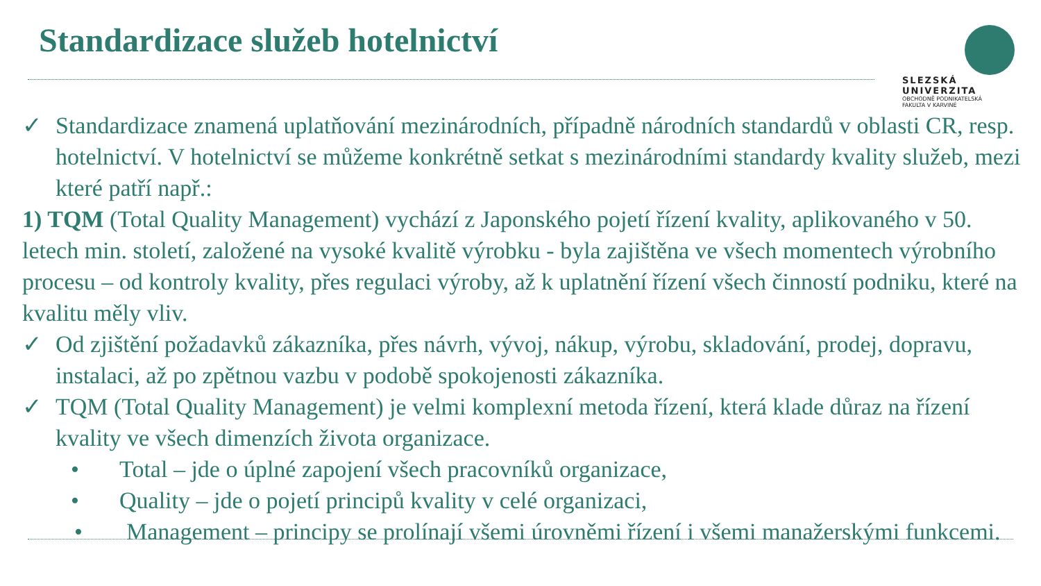Standardizace služeb hotelnictví
SLEZSKÁ
UNIVERZITA
OBCHODNĚ PODNIKATELSKÁ
FAKULTA V KARVINÉ
✓ Standardizace znamená uplatňování mezinárodních, případně národních standardů v oblasti CR, resp. hotelnictví. V hotelnictví se můžeme konkrétně setkat s mezinárodními standardy kvality služeb, mezi které patří např.:
1) TQM (Total Quality Management) vychází z Japonského pojetí řízení kvality, aplikovaného v 50. letech min. století, založené na vysoké kvalitě výrobku - byla zajištěna ve všech momentech výrobního procesu – od kontroly kvality, přes regulaci výroby, až k uplatnění řízení všech činností podniku, které na kvalitu měly vliv.
✓ Od zjištění požadavků zákazníka, přes návrh, vývoj, nákup, výrobu, skladování, prodej, dopravu, instalaci, až po zpětnou vazbu v podobě spokojenosti zákazníka.
✓ TQM (Total Quality Management) je velmi komplexní metoda řízení, která klade důraz na řízení kvality ve všech dimenzích života organizace.
• Total – jde o úplné zapojení všech pracovníků organizace,
• Quality – jde o pojetí principů kvality v celé organizaci,
• Management – principy se prolínají všemi úrovněmi řízení i všemi manažerskými funkcemi.